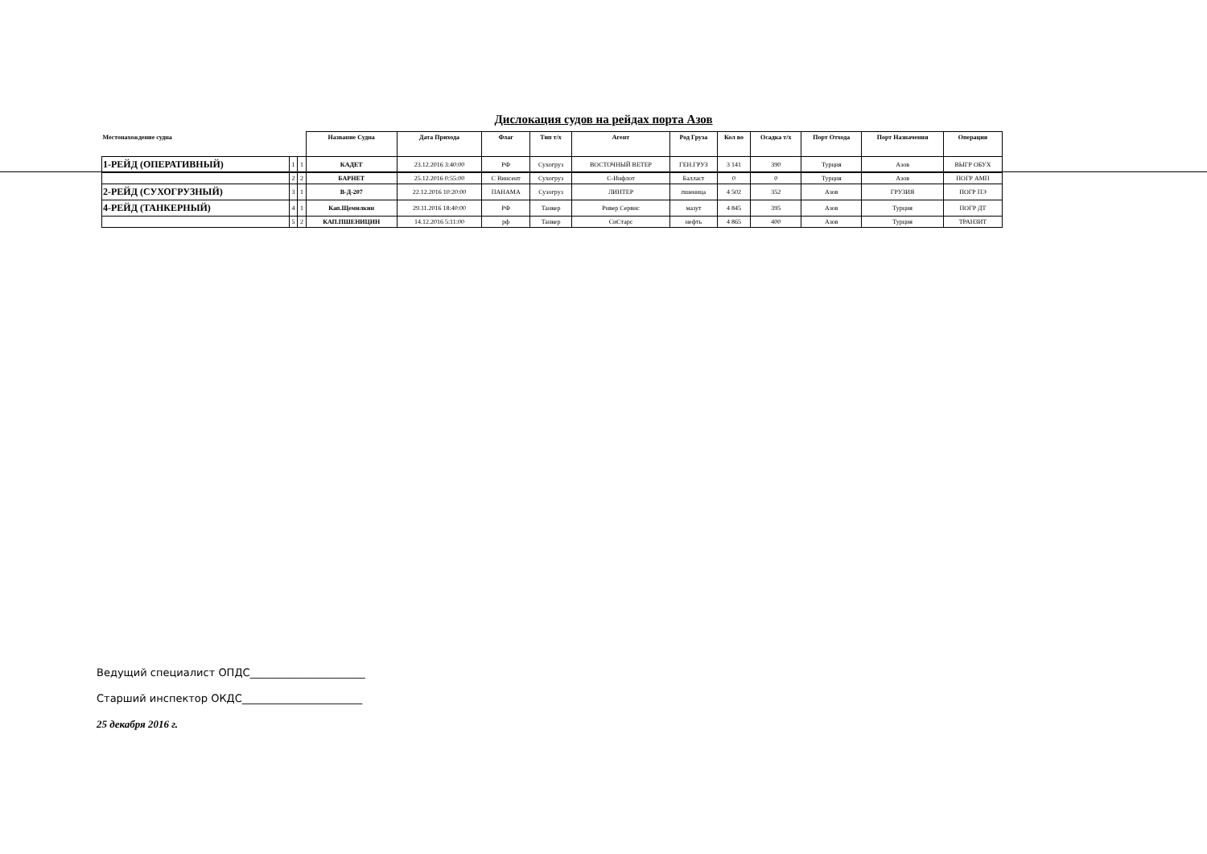Дислокация судов на рейдах порта Азов
| Местонахождение судна | | | Название Судна | Дата Прихода | Флаг | Тип т/х | Агент | Род Груза | Кол во | Осадка т/х | Порт Отхода | Порт Назначения | Операция |
| --- | --- | --- | --- | --- | --- | --- | --- | --- | --- | --- | --- | --- | --- |
| 1-РЕЙД (ОПЕРАТИВНЫЙ) | 1 | 1 | КАДЕТ | 23.12.2016 3:40:00 | РФ | Сухогруз | ВОСТОЧНЫЙ ВЕТЕР | ГЕН.ГРУЗ | 3 141 | 390 | Турция | Азов | ВЫГР ОБУХ |
| | 2 | 2 | БАРНЕТ | 25.12.2016 0:55:00 | С Винсент | Сухогруз | С-Инфлот | Балласт | 0 | 0 | Турция | Азов | ПОГР АМП |
| 2-РЕЙД (СУХОГРУЗНЫЙ) | 3 | 1 | В-Д-207 | 22.12.2016 10:20:00 | ПАНАМА | Сузогруз | ЛИНТЕР | пшеница | 4 502 | 352 | Азов | ГРУЗИЯ | ПОГР ПЭ |
| 4-РЕЙД (ТАНКЕРНЫЙ) | 4 | 1 | Кап.Щемилкин | 29.11.2016 18:40:00 | РФ | Танкер | Ривер Сервис | мазут | 4 845 | 395 | Азов | Турция | ПОГР ДТ |
| | 5 | 2 | КАП.ПШЕНИЦИН | 14.12.2016 5:11:00 | рф | Танкер | СиСтарс | нефть | 4 865 | 400 | Азов | Турция | ТРАНЗИТ |
Ведущий специалист ОПДС______________________
Старший инспектор ОКДС_______________________
25 декабря 2016 г.